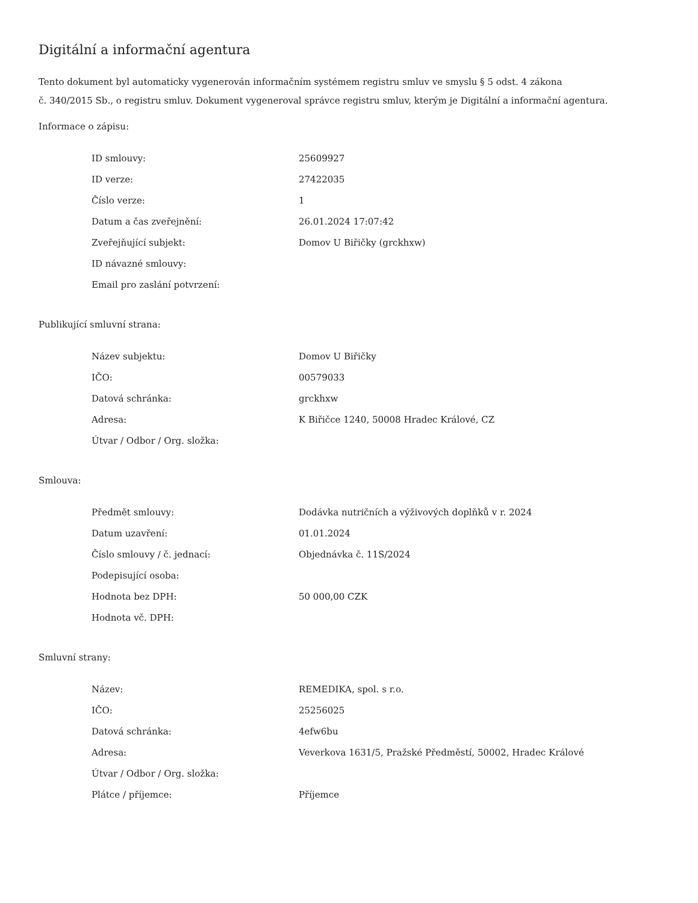Digitální a informační agentura
Tento dokument byl automaticky vygenerován informačním systémem registru smluv ve smyslu § 5 odst. 4 zákona
č. 340/2015 Sb., o registru smluv. Dokument vygeneroval správce registru smluv, kterým je Digitální a informační agentura.
Informace o zápisu:
| ID smlouvy: | 25609927 |
| ID verze: | 27422035 |
| Číslo verze: | 1 |
| Datum a čas zveřejnění: | 26.01.2024 17:07:42 |
| Zveřejňující subjekt: | Domov U Biřičky (grckhxw) |
| ID návazné smlouvy: | |
| Email pro zaslání potvrzení: | |
Publikující smluvní strana:
| Název subjektu: | Domov U Biřičky |
| IČO: | 00579033 |
| Datová schránka: | grckhxw |
| Adresa: | K Biřičce 1240, 50008 Hradec Králové, CZ |
| Útvar / Odbor / Org. složka: | |
Smlouva:
| Předmět smlouvy: | Dodávka nutričních a výživových doplňků v r. 2024 |
| Datum uzavření: | 01.01.2024 |
| Číslo smlouvy / č. jednací: | Objednávka č. 11S/2024 |
| Podepisující osoba: | |
| Hodnota bez DPH: | 50 000,00 CZK |
| Hodnota vč. DPH: | |
Smluvní strany:
| Název: | REMEDIKA, spol. s r.o. |
| IČO: | 25256025 |
| Datová schránka: | 4efw6bu |
| Adresa: | Veverkova 1631/5, Pražské Předměstí, 50002, Hradec Králové |
| Útvar / Odbor / Org. složka: | |
| Plátce / příjemce: | Příjemce |